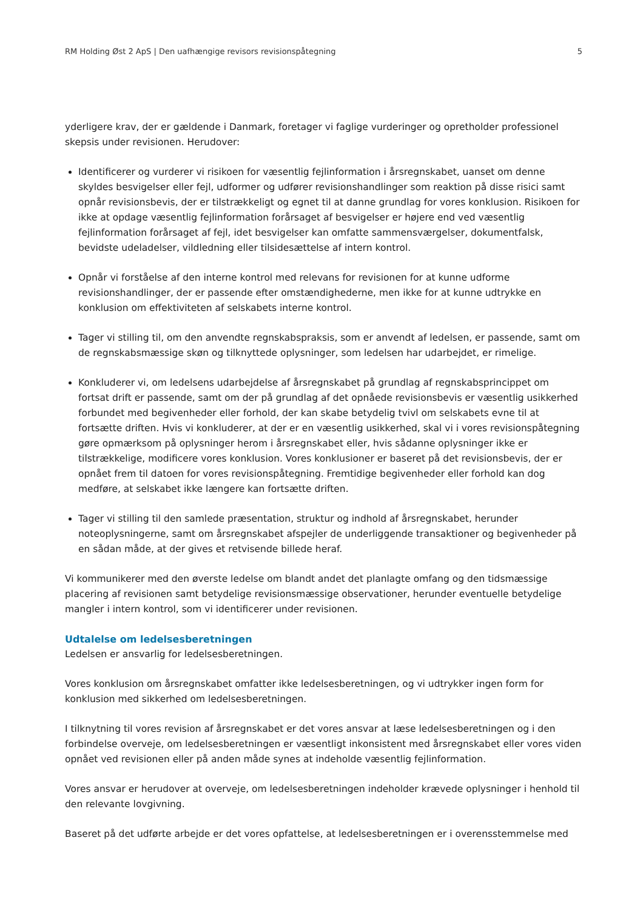RM Holding Øst 2 ApS | Den uafhængige revisors revisionspåtegning 5
yderligere krav, der er gældende i Danmark, foretager vi faglige vurderinger og opretholder professionel skepsis under revisionen. Herudover:
Identificerer og vurderer vi risikoen for væsentlig fejlinformation i årsregnskabet, uanset om denne skyldes besvigelser eller fejl, udformer og udfører revisionshandlinger som reaktion på disse risici samt opnår revisionsbevis, der er tilstrækkeligt og egnet til at danne grundlag for vores konklusion. Risikoen for ikke at opdage væsentlig fejlinformation forårsaget af besvigelser er højere end ved væsentlig fejlinformation forårsaget af fejl, idet besvigelser kan omfatte sammensværgelser, dokumentfalsk, bevidste udeladelser, vildledning eller tilsidesættelse af intern kontrol.
Opnår vi forståelse af den interne kontrol med relevans for revisionen for at kunne udforme revisionshandlinger, der er passende efter omstændighederne, men ikke for at kunne udtrykke en konklusion om effektiviteten af selskabets interne kontrol.
Tager vi stilling til, om den anvendte regnskabspraksis, som er anvendt af ledelsen, er passende, samt om de regnskabsmæssige skøn og tilknyttede oplysninger, som ledelsen har udarbejdet, er rimelige.
Konkluderer vi, om ledelsens udarbejdelse af årsregnskabet på grundlag af regnskabsprincippet om fortsat drift er passende, samt om der på grundlag af det opnåede revisionsbevis er væsentlig usikkerhed forbundet med begivenheder eller forhold, der kan skabe betydelig tvivl om selskabets evne til at fortsætte driften. Hvis vi konkluderer, at der er en væsentlig usikkerhed, skal vi i vores revisionspåtegning gøre opmærksom på oplysninger herom i årsregnskabet eller, hvis sådanne oplysninger ikke er tilstrækkelige, modificere vores konklusion. Vores konklusioner er baseret på det revisionsbevis, der er opnået frem til datoen for vores revisionspåtegning. Fremtidige begivenheder eller forhold kan dog medføre, at selskabet ikke længere kan fortsætte driften.
Tager vi stilling til den samlede præsentation, struktur og indhold af årsregnskabet, herunder noteoplysningerne, samt om årsregnskabet afspejler de underliggende transaktioner og begivenheder på en sådan måde, at der gives et retvisende billede heraf.
Vi kommunikerer med den øverste ledelse om blandt andet det planlagte omfang og den tidsmæssige placering af revisionen samt betydelige revisionsmæssige observationer, herunder eventuelle betydelige mangler i intern kontrol, som vi identificerer under revisionen.
Udtalelse om ledelsesberetningen
Ledelsen er ansvarlig for ledelsesberetningen.
Vores konklusion om årsregnskabet omfatter ikke ledelsesberetningen, og vi udtrykker ingen form for konklusion med sikkerhed om ledelsesberetningen.
I tilknytning til vores revision af årsregnskabet er det vores ansvar at læse ledelsesberetningen og i den forbindelse overveje, om ledelsesberetningen er væsentligt inkonsistent med årsregnskabet eller vores viden opnået ved revisionen eller på anden måde synes at indeholde væsentlig fejlinformation.
Vores ansvar er herudover at overveje, om ledelsesberetningen indeholder krævede oplysninger i henhold til den relevante lovgivning.
Baseret på det udførte arbejde er det vores opfattelse, at ledelsesberetningen er i overensstemmelse med